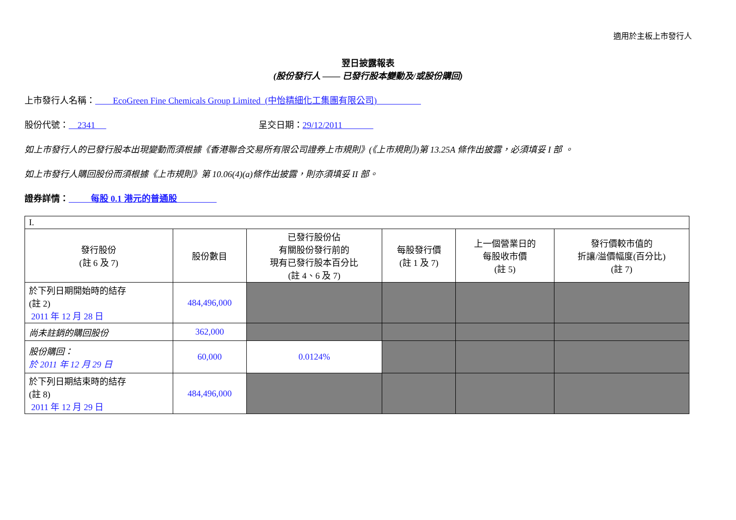適用於主板上市發行人
翌日披露報表
(股份發行人 —— 已發行股本變動及/或股份購回)
上市發行人名稱： EcoGreen Fine Chemicals Group Limited (中怡精細化工集團有限公司)
股份代號： 2341 呈交日期：29/12/2011
如上市發行人的已發行股本出現變動而須根據《香港聯合交易所有限公司證券上市規則》(《上市規則》)第 13.25A 條作出披露，必須填妥 I 部 。
如上市發行人購回股份而須根據《上市規則》第 10.06(4)(a)條作出披露，則亦須填妥 II 部。
證券詳情： 每股 0.1 港元的普通股
| I. | | | | | |
| 發行股份 (註 6 及 7) | 股份數目 | 已發行股份佔 有關股份發行前的 現有已發行股本百分比 (註 4、6 及 7) | 每股發行價 (註 1 及 7) | 上一個營業日的 每股收市價 (註 5) | 發行價較市值的 折讓/溢價幅度(百分比) (註 7) |
| 於下列日期開始時的結存 (註 2) 2011 年 12 月 28 日 | 484,496,000 | | | | |
| 尚未註銷的購回股份 | 362,000 | | | | |
| 股份購回： 於 2011 年 12 月 29 日 | 60,000 | 0.0124% | | | |
| 於下列日期結束時的結存 (註 8) 2011 年 12 月 29 日 | 484,496,000 | | | | |